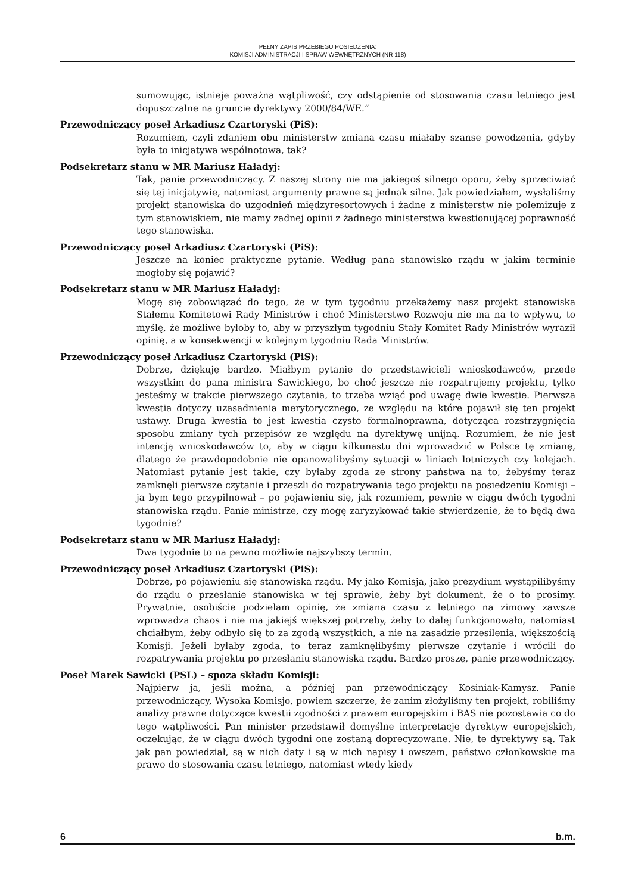PEŁNY ZAPIS PRZEBIEGU POSIEDZENIA:
KOMISJI ADMINISTRACJI I SPRAW WEWNĘTRZNYCH (NR 118)
sumowując, istnieje poważna wątpliwość, czy odstąpienie od stosowania czasu letniego jest dopuszczalne na gruncie dyrektywy 2000/84/WE.”
Przewodniczący poseł Arkadiusz Czartoryski (PiS):
Rozumiem, czyli zdaniem obu ministerstw zmiana czasu miałaby szanse powodzenia, gdyby była to inicjatywa wspólnotowa, tak?
Podsekretarz stanu w MR Mariusz Haładyj:
Tak, panie przewodniczący. Z naszej strony nie ma jakiegoś silnego oporu, żeby sprzeciwiać się tej inicjatywie, natomiast argumenty prawne są jednak silne. Jak powiedziałem, wysłaliśmy projekt stanowiska do uzgodnień międzyresortowych i żadne z ministerstw nie polemizuje z tym stanowiskiem, nie mamy żadnej opinii z żadnego ministerstwa kwestionującej poprawność tego stanowiska.
Przewodniczący poseł Arkadiusz Czartoryski (PiS):
Jeszcze na koniec praktyczne pytanie. Według pana stanowisko rządu w jakim terminie mogłoby się pojawić?
Podsekretarz stanu w MR Mariusz Haładyj:
Mogę się zobowiązać do tego, że w tym tygodniu przekażemy nasz projekt stanowiska Stałemu Komitetowi Rady Ministrów i choć Ministerstwo Rozwoju nie ma na to wpływu, to myślę, że możliwe byłoby to, aby w przyszłym tygodniu Stały Komitet Rady Ministrów wyraził opinię, a w konsekwencji w kolejnym tygodniu Rada Ministrów.
Przewodniczący poseł Arkadiusz Czartoryski (PiS):
Dobrze, dziękuję bardzo. Miałbym pytanie do przedstawicieli wnioskodawców, przede wszystkim do pana ministra Sawickiego, bo choć jeszcze nie rozpatrujemy projektu, tylko jesteśmy w trakcie pierwszego czytania, to trzeba wziąć pod uwagę dwie kwestie. Pierwsza kwestia dotyczy uzasadnienia merytorycznego, ze względu na które pojawił się ten projekt ustawy. Druga kwestia to jest kwestia czysto formalnoprawna, dotycząca rozstrzygnięcia sposobu zmiany tych przepisów ze względu na dyrektywę unijną. Rozumiem, że nie jest intencją wnioskodawców to, aby w ciągu kilkunastu dni wprowadzić w Polsce tę zmianę, dlatego że prawdopodobnie nie opanowalibyśmy sytuacji w liniach lotniczych czy kolejach. Natomiast pytanie jest takie, czy byłaby zgoda ze strony państwa na to, żebyśmy teraz zamknęli pierwsze czytanie i przeszli do rozpatrywania tego projektu na posiedzeniu Komisji – ja bym tego przypilnował – po pojawieniu się, jak rozumiem, pewnie w ciągu dwóch tygodni stanowiska rządu. Panie ministrze, czy mogę zaryzykować takie stwierdzenie, że to będą dwa tygodnie?
Podsekretarz stanu w MR Mariusz Haładyj:
Dwa tygodnie to na pewno możliwie najszybszy termin.
Przewodniczący poseł Arkadiusz Czartoryski (PiS):
Dobrze, po pojawieniu się stanowiska rządu. My jako Komisja, jako prezydium wystąpilibyśmy do rządu o przesłanie stanowiska w tej sprawie, żeby był dokument, że o to prosimy. Prywatnie, osobiście podzielam opinię, że zmiana czasu z letniego na zimowy zawsze wprowadza chaos i nie ma jakiejś większej potrzeby, żeby to dalej funkcjonowało, natomiast chciałbym, żeby odbyło się to za zgodą wszystkich, a nie na zasadzie przesilenia, większością Komisji. Jeżeli byłaby zgoda, to teraz zamknęlibyśmy pierwsze czytanie i wrócili do rozpatrywania projektu po przesłaniu stanowiska rządu. Bardzo proszę, panie przewodniczący.
Poseł Marek Sawicki (PSL) – spoza składu Komisji:
Najpierw ja, jeśli można, a później pan przewodniczący Kosiniak-Kamysz. Panie przewodniczący, Wysoka Komisjo, powiem szczerze, że zanim złożyliśmy ten projekt, robiliśmy analizy prawne dotyczące kwestii zgodności z prawem europejskim i BAS nie pozostawia co do tego wątpliwości. Pan minister przedstawił domyślne interpretacje dyrektyw europejskich, oczekując, że w ciągu dwóch tygodni one zostaną doprecyzowane. Nie, te dyrektywy są. Tak jak pan powiedział, są w nich daty i są w nich napisy i owszem, państwo członkowskie ma prawo do stosowania czasu letniego, natomiast wtedy kiedy
6 b.m.